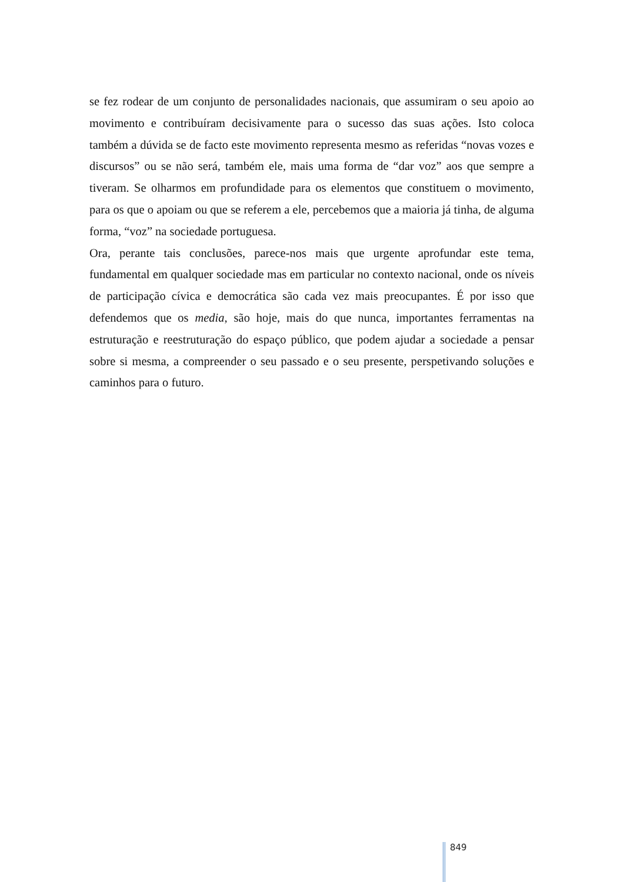se fez rodear de um conjunto de personalidades nacionais, que assumiram o seu apoio ao movimento e contribuíram decisivamente para o sucesso das suas ações. Isto coloca também a dúvida se de facto este movimento representa mesmo as referidas “novas vozes e discursos” ou se não será, também ele, mais uma forma de “dar voz” aos que sempre a tiveram. Se olharmos em profundidade para os elementos que constituem o movimento, para os que o apoiam ou que se referem a ele, percebemos que a maioria já tinha, de alguma forma, “voz” na sociedade portuguesa.
Ora, perante tais conclusões, parece-nos mais que urgente aprofundar este tema, fundamental em qualquer sociedade mas em particular no contexto nacional, onde os níveis de participação cívica e democrática são cada vez mais preocupantes. É por isso que defendemos que os media, são hoje, mais do que nunca, importantes ferramentas na estruturação e reestruturação do espaço público, que podem ajudar a sociedade a pensar sobre si mesma, a compreender o seu passado e o seu presente, perspetivando soluções e caminhos para o futuro.
849